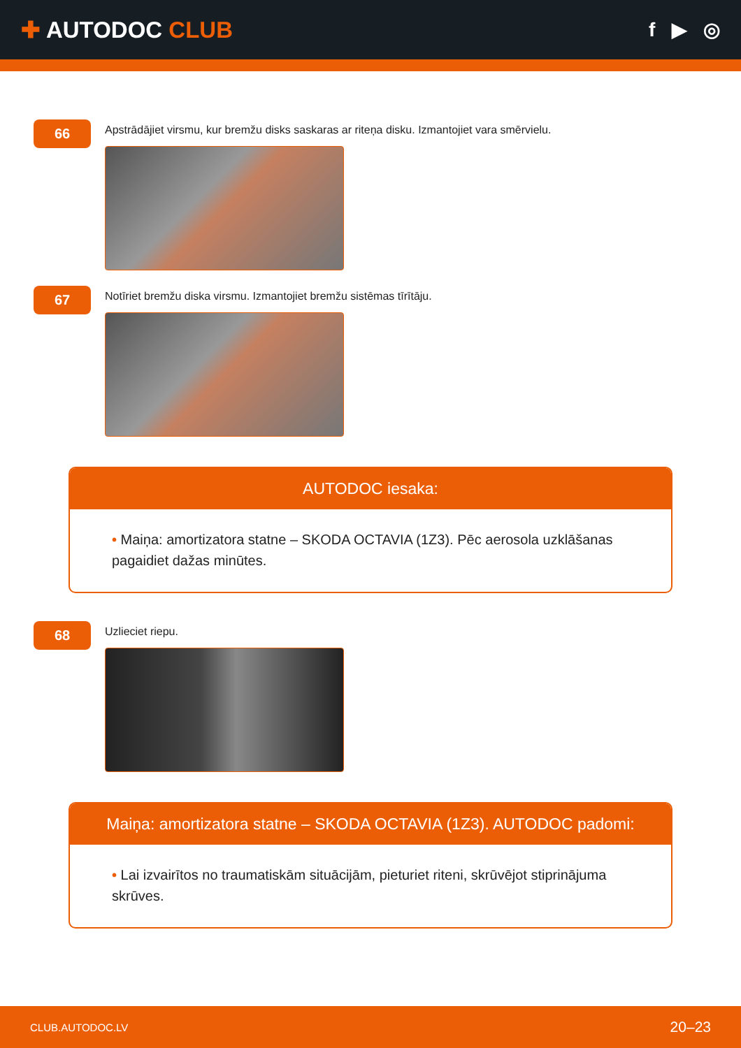✚ AUTODOC CLUB
f ▶ ◎
66
Apstrādājiet virsmu, kur bremžu disks saskaras ar riteņa disku. Izmantojiet vara smērvielu.
67
Notīriet bremžu diska virsmu. Izmantojiet bremžu sistēmas tīrītāju.
AUTODOC iesaka:
• Maiņa: amortizatora statne – SKODA OCTAVIA (1Z3). Pēc aerosola uzklāšanas pagaidiet dažas minūtes.
68
Uzlieciet riepu.
Maiņa: amortizatora statne – SKODA OCTAVIA (1Z3). AUTODOC padomi:
• Lai izvairītos no traumatiskām situācijām, pieturiet riteni, skrūvējot stiprinājuma skrūves.
CLUB.AUTODOC.LV 20–23